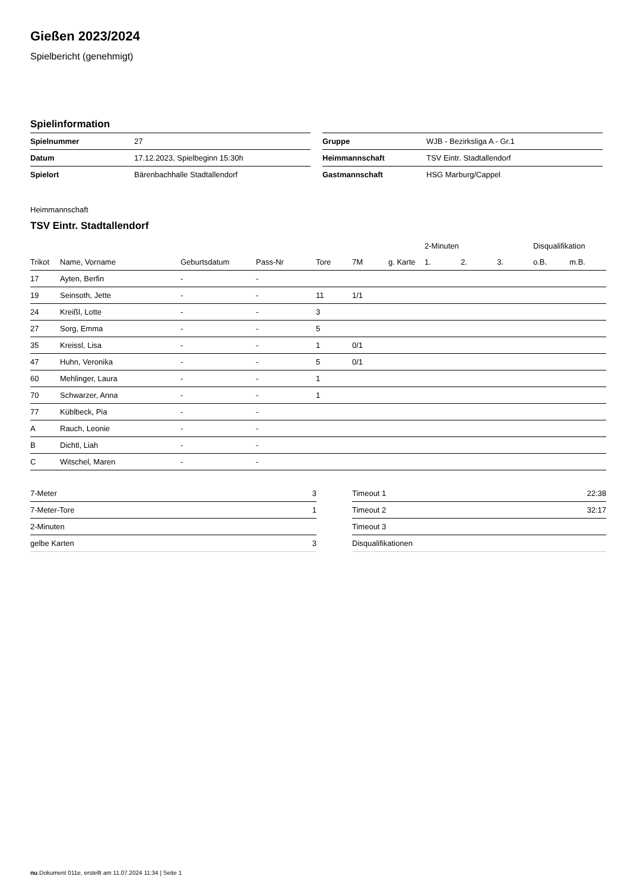Gießen 2023/2024
Spielbericht (genehmigt)
Spielinformation
| Spielnummer | 27 |
| Datum | 17.12.2023, Spielbeginn 15:30h |
| Spielort | Bärenbachhalle Stadtallendorf |
| Gruppe | WJB - Bezirksliga A - Gr.1 |
| Heimmannschaft | TSV Eintr. Stadtallendorf |
| Gastmannschaft | HSG Marburg/Cappel |
Heimmannschaft
TSV Eintr. Stadtallendorf
| | | | | | | | 2-Minuten | | | Disqualifikation | |
| --- | --- | --- | --- | --- | --- | --- | --- | --- | --- | --- | --- |
| Trikot | Name, Vorname | Geburtsdatum | Pass-Nr | Tore | 7M | g. Karte | 1. | 2. | 3. | o.B. | m.B. |
| 17 | Ayten, Berfin | - | - | | | | | | | | |
| 19 | Seinsoth, Jette | - | - | 11 | 1/1 | | | | | | |
| 24 | Kreißl, Lotte | - | - | 3 | | | | | | | |
| 27 | Sorg, Emma | - | - | 5 | | | | | | | |
| 35 | Kreissl, Lisa | - | - | 1 | 0/1 | | | | | | |
| 47 | Huhn, Veronika | - | - | 5 | 0/1 | | | | | | |
| 60 | Mehlinger, Laura | - | - | 1 | | | | | | | |
| 70 | Schwarzer, Anna | - | - | 1 | | | | | | | |
| 77 | Küblbeck, Pia | - | - | | | | | | | | |
| A | Rauch, Leonie | - | - | | | | | | | | |
| B | Dichtl, Liah | - | - | | | | | | | | |
| C | Witschel, Maren | - | - | | | | | | | | |
| 7-Meter | 3 |
| 7-Meter-Tore | 1 |
| 2-Minuten | |
| gelbe Karten | 3 |
| Timeout 1 | 22:38 |
| Timeout 2 | 32:17 |
| Timeout 3 | |
| Disqualifikationen | |
nu.Dokument 011e, erstellt am 11.07.2024 11:34 | Seite 1